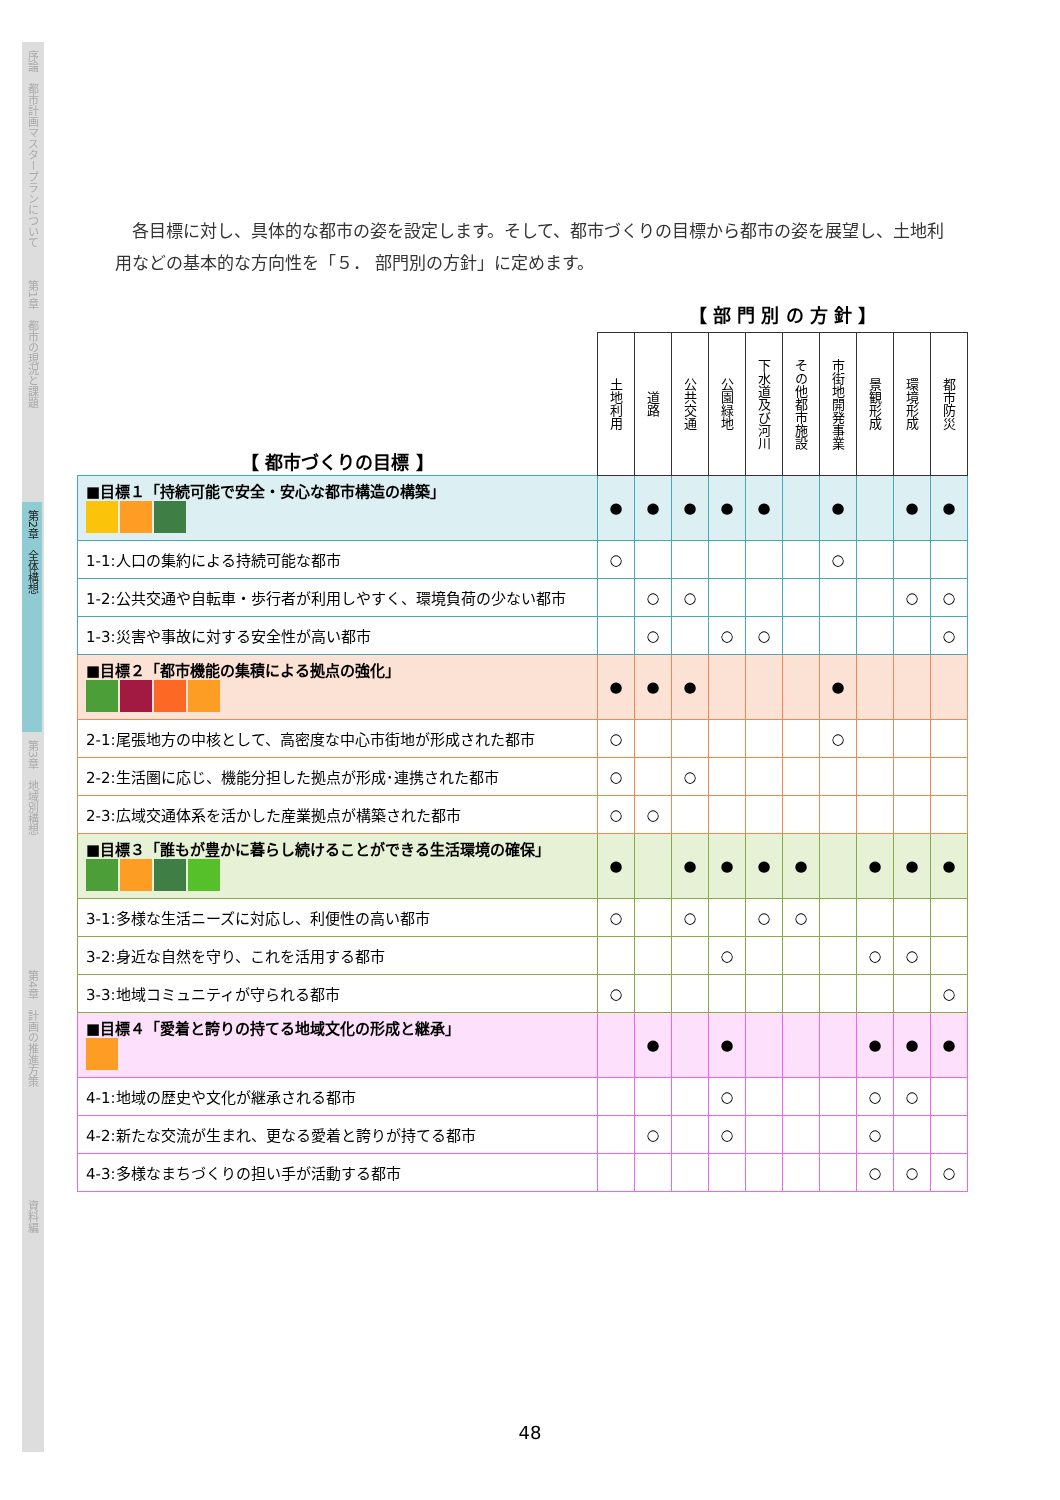序論　都市計画マスタープランについて
第1章　都市の現況と課題
第2章　全体構想
第3章　地域別構想
第4章　計画の推進方策
資料編
各目標に対し、具体的な都市の姿を設定します。そして、都市づくりの目標から都市の姿を展望し、土地利用などの基本的な方向性を「５． 部門別の方針」に定めます。
| | 【 部 門 別 の 方 針 】 | | | | | | | | | |
| 【 都市づくりの目標 】 | 土地利用 | 道路 | 公共交通 | 公園緑地 | 下水道及び河川 | その他都市施設 | 市街地開発事業 | 景観形成 | 環境形成 | 都市防災 |
| ■目標１「持続可能で安全・安心な都市構造の構築」 | ● | ● | ● | ● | ● | | ● | | ● | ● |
| 1-1:人口の集約による持続可能な都市 | ○ | | | | | | ○ | | | |
| 1-2:公共交通や自転車・歩行者が利用しやすく、環境負荷の少ない都市 | | ○ | ○ | | | | | | ○ | ○ |
| 1-3:災害や事故に対する安全性が高い都市 | | ○ | | ○ | ○ | | | | | ○ |
| ■目標２「都市機能の集積による拠点の強化」 | ● | ● | ● | | | | ● | | | |
| 2-1:尾張地方の中核として、高密度な中心市街地が形成された都市 | ○ | | | | | | ○ | | | |
| 2-2:生活圏に応じ、機能分担した拠点が形成･連携された都市 | ○ | | ○ | | | | | | | |
| 2-3:広域交通体系を活かした産業拠点が構築された都市 | ○ | ○ | | | | | | | | |
| ■目標３「誰もが豊かに暮らし続けることができる生活環境の確保」 | ● | | ● | ● | ● | ● | | ● | ● | ● |
| 3-1:多様な生活ニーズに対応し、利便性の高い都市 | ○ | | ○ | | ○ | ○ | | | | |
| 3-2:身近な自然を守り、これを活用する都市 | | | | ○ | | | | ○ | ○ | |
| 3-3:地域コミュニティが守られる都市 | ○ | | | | | | | | | ○ |
| ■目標４「愛着と誇りの持てる地域文化の形成と継承」 | | ● | | ● | | | | ● | ● | ● |
| 4-1:地域の歴史や文化が継承される都市 | | | | ○ | | | | ○ | ○ | |
| 4-2:新たな交流が生まれ、更なる愛着と誇りが持てる都市 | | ○ | | ○ | | | | ○ | | |
| 4-3:多様なまちづくりの担い手が活動する都市 | | | | | | | | ○ | ○ | ○ |
48